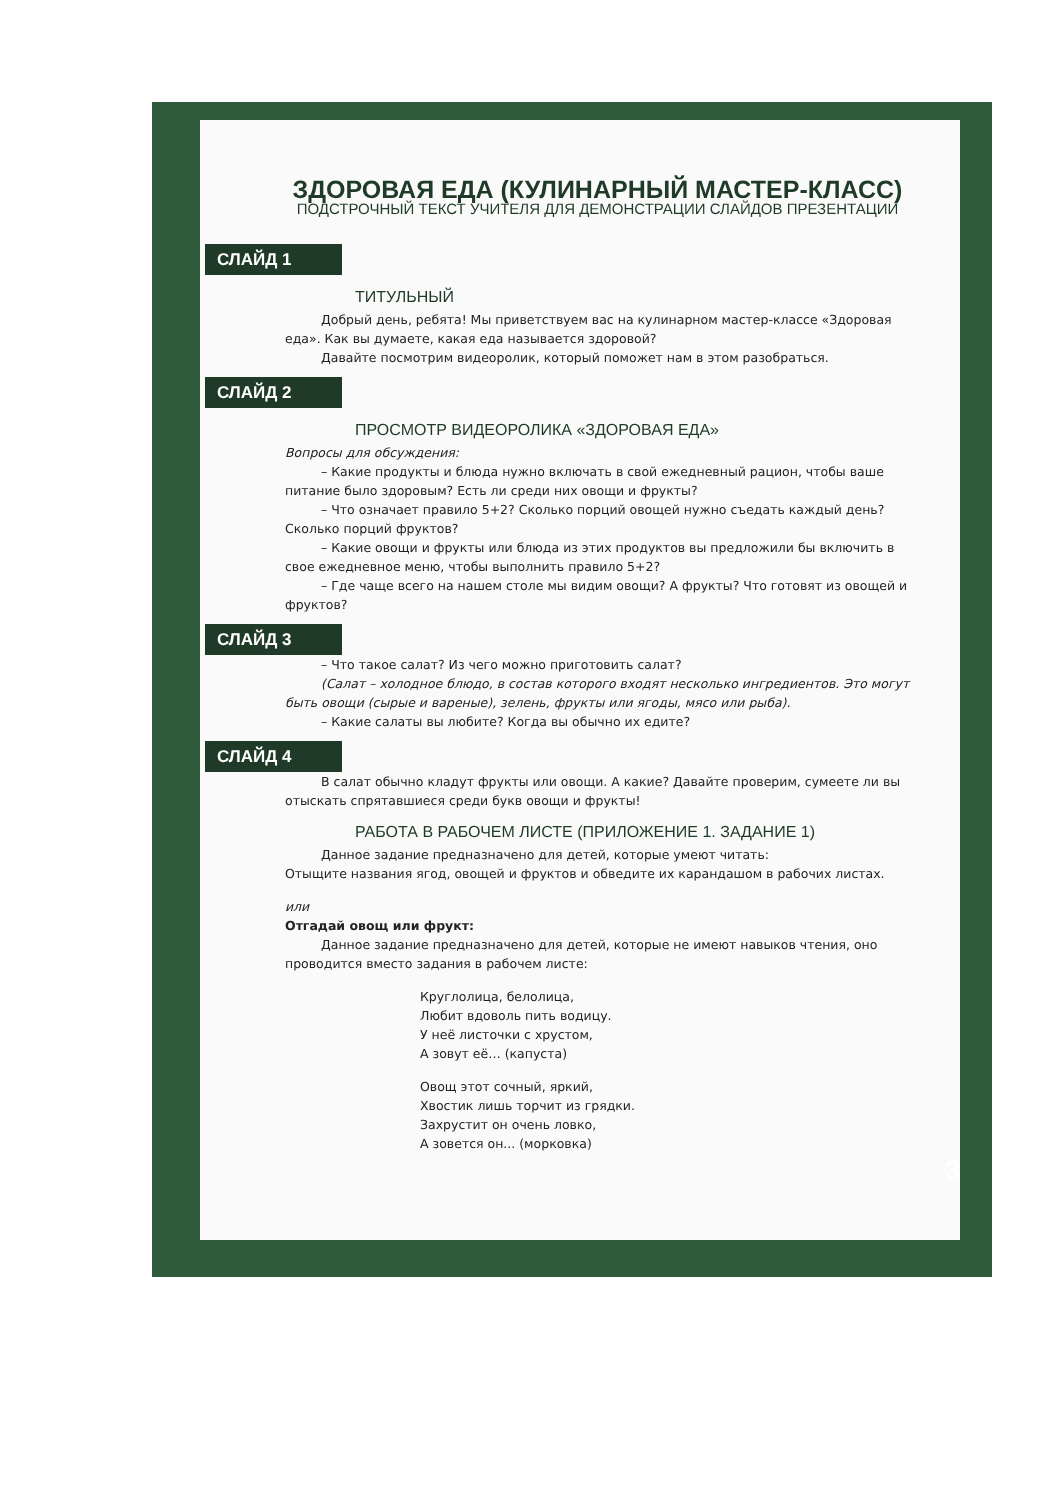ЗДОРОВАЯ ЕДА (КУЛИНАРНЫЙ МАСТЕР-КЛАСС)
ПОДСТРОЧНЫЙ ТЕКСТ УЧИТЕЛЯ ДЛЯ ДЕМОНСТРАЦИИ СЛАЙДОВ ПРЕЗЕНТАЦИИ
СЛАЙД 1
ТИТУЛЬНЫЙ
Добрый день, ребята! Мы приветствуем вас на кулинарном мастер-классе «Здоровая еда». Как вы думаете, какая еда называется здоровой?
Давайте посмотрим видеоролик, который поможет нам в этом разобраться.
СЛАЙД 2
ПРОСМОТР ВИДЕОРОЛИКА «ЗДОРОВАЯ ЕДА»
Вопросы для обсуждения:
– Какие продукты и блюда нужно включать в свой ежедневный рацион, чтобы ваше питание было здоровым? Есть ли среди них овощи и фрукты?
– Что означает правило 5+2? Сколько порций овощей нужно съедать каждый день? Сколько порций фруктов?
– Какие овощи и фрукты или блюда из этих продуктов вы предложили бы включить в свое ежедневное меню, чтобы выполнить правило 5+2?
– Где чаще всего на нашем столе мы видим овощи? А фрукты? Что готовят из овощей и фруктов?
СЛАЙД 3
– Что такое салат? Из чего можно приготовить салат?
(Салат – холодное блюдо, в состав которого входят несколько ингредиентов. Это могут быть овощи (сырые и вареные), зелень, фрукты или ягоды, мясо или рыба).
– Какие салаты вы любите? Когда вы обычно их едите?
СЛАЙД 4
В салат обычно кладут фрукты или овощи. А какие? Давайте проверим, сумеете ли вы отыскать спрятавшиеся среди букв овощи и фрукты!
РАБОТА В РАБОЧЕМ ЛИСТЕ (ПРИЛОЖЕНИЕ 1. ЗАДАНИЕ 1)
Данное задание предназначено для детей, которые умеют читать:
Отыщите названия ягод, овощей и фруктов и обведите их карандашом в рабочих листах.
или
Отгадай овощ или фрукт:
Данное задание предназначено для детей, которые не имеют навыков чтения, оно проводится вместо задания в рабочем листе:
Круглолица, белолица,
Любит вдоволь пить водицу.
У неё листочки с хрустом,
А зовут её… (капуста)
Овощ этот сочный, яркий,
Хвостик лишь торчит из грядки.
Захрустит он очень ловко,
А зовется он... (морковка)
3